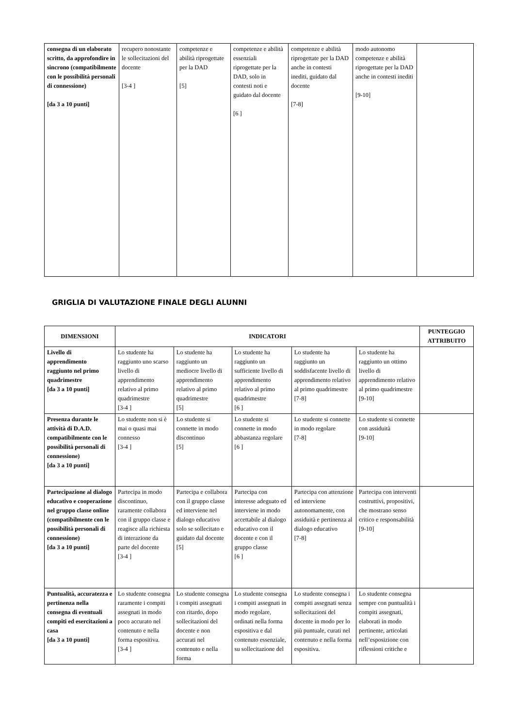| consegna di un elaborato scritto, da approfondire in sincrono (compatibilmente con le possibilità personali di connessione) [da 3 a 10 punti] | recupero nonostante le sollecitazioni del docente [3-4 ] | competenze e abilità riprogettate per la DAD [5] | competenze e abilità essenziali riprogettate per la DAD, solo in contesti noti e guidato dal docente [6 ] | competenze e abilità riprogettate per la DAD anche in contesti inediti, guidato dal docente [7-8] | modo autonomo competenze e abilità riprogettate per la DAD anche in contesti inediti [9-10] | |
GRIGLIA DI VALUTAZIONE FINALE DEGLI ALUNNI
| DIMENSIONI | INDICATORI | | | | | PUNTEGGIO ATTRIBUITO |
| --- | --- | --- | --- | --- | --- | --- |
| Livello di apprendimento raggiunto nel primo quadrimestre [da 3 a 10 punti] | Lo studente ha raggiunto uno scarso livello di apprendimento relativo al primo quadrimestre [3-4 ] | Lo studente ha raggiunto un mediocre livello di apprendimento relativo al primo quadrimestre [5] | Lo studente ha raggiunto un sufficiente livello di apprendimento relativo al primo quadrimestre [6 ] | Lo studente ha raggiunto un soddisfacente livello di apprendimento relativo al primo quadrimestre [7-8] | Lo studente ha raggiunto un ottimo livello di apprendimento relativo al primo quadrimestre [9-10] | |
| Presenza durante le attività di D.A.D. compatibilmente con le possibilità personali di connessione) [da 3 a 10 punti] | Lo studente non si è mai o quasi mai connesso [3-4 ] | Lo studente si connette in modo discontinuo [5] | Lo studente si connette in modo abbastanza regolare [6 ] | Lo studente si connette in modo regolare [7-8] | Lo studente si connette con assiduità [9-10] | |
| Partecipazione al dialogo educativo e cooperazione nel gruppo classe online (compatibilmente con le possibilità personali di connessione) [da 3 a 10 punti] | Partecipa in modo discontinuo, raramente collabora con il gruppo classe e reagisce alla richiesta di interazione da parte del docente [3-4 ] | Partecipa e collabora con il gruppo classe ed interviene nel dialogo educativo solo se sollecitato e guidato dal docente [5] | Partecipa con interesse adeguato ed interviene in modo accettabile al dialogo educativo con il docente e con il gruppo classe [6 ] | Partecipa con attenzione ed interviene autonomamente, con assiduità e pertinenza al dialogo educativo [7-8] | Partecipa con interventi costruttivi, propositivi, che mostrano senso critico e responsabilità [9-10] | |
| Puntualità, accuratezza e pertinenza nella consegna di eventuali compiti ed esercitazioni a casa [da 3 a 10 punti] | Lo studente consegna raramente i compiti assegnati in modo poco accurato nel contenuto e nella forma espositiva. [3-4 ] | Lo studente consegna i compiti assegnati con ritardo, dopo sollecitazioni del docente e non accurati nel contenuto e nella forma | Lo studente consegna i compiti assegnati in modo regolare, ordinati nella forma espositiva e dal contenuto essenziale, su sollecitazione del | Lo studente consegna i compiti assegnati senza sollecitazioni del docente in modo per lo più puntuale, curati nel contenuto e nella forma espositiva. | Lo studente consegna sempre con puntualità i compiti assegnati, elaborati in modo pertinente, articolati nell’esposizione con riflessioni critiche e | |